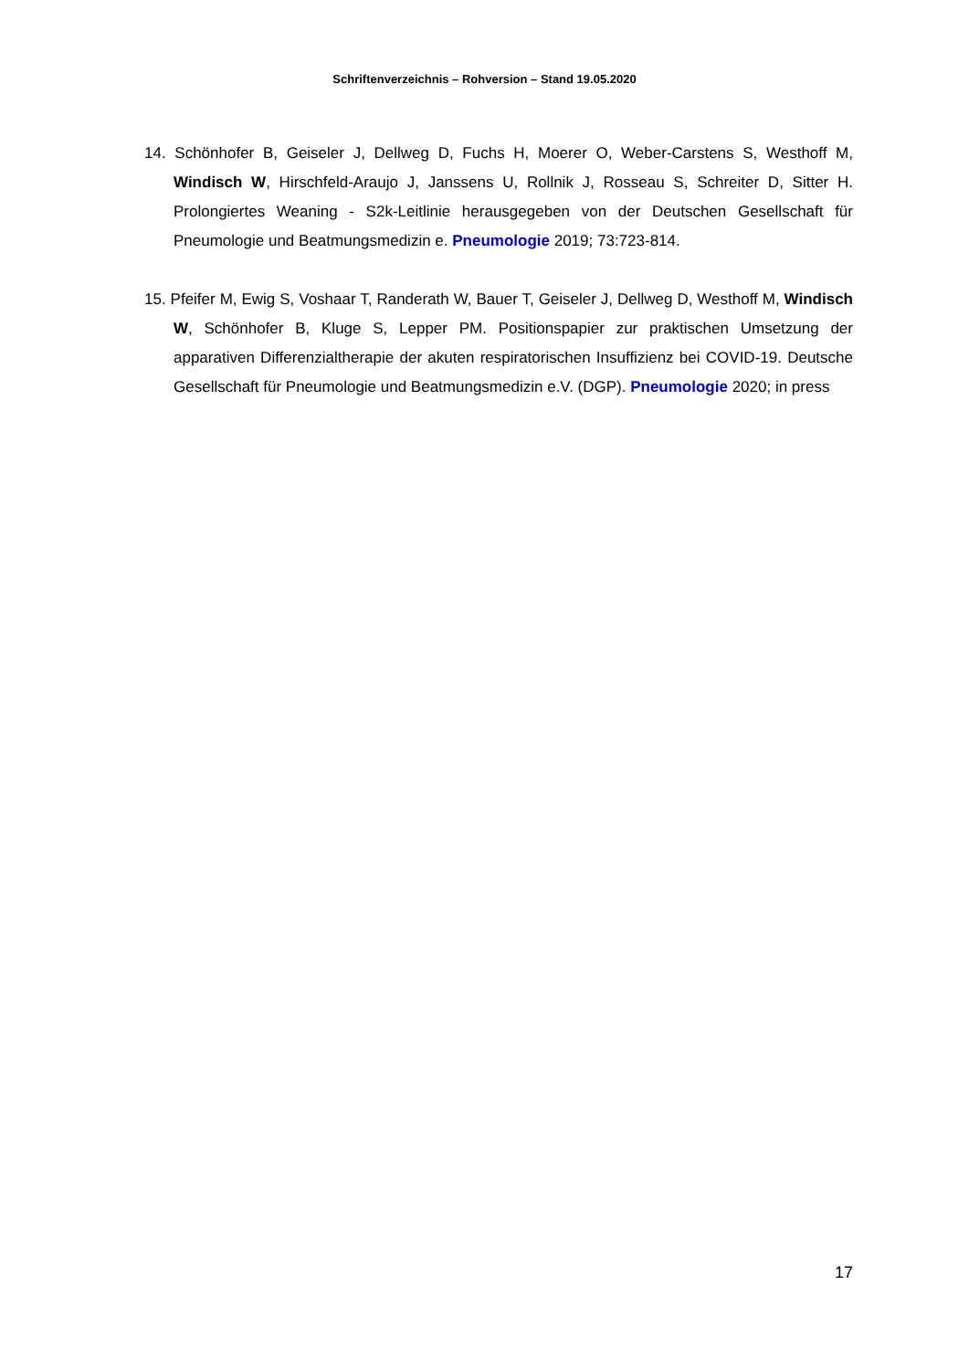Schriftenverzeichnis – Rohversion – Stand 19.05.2020
14. Schönhofer B, Geiseler J, Dellweg D, Fuchs H, Moerer O, Weber-Carstens S, Westhoff M, Windisch W, Hirschfeld-Araujo J, Janssens U, Rollnik J, Rosseau S, Schreiter D, Sitter H. Prolongiertes Weaning - S2k-Leitlinie herausgegeben von der Deutschen Gesellschaft für Pneumologie und Beatmungsmedizin e. Pneumologie 2019; 73:723-814.
15. Pfeifer M, Ewig S, Voshaar T, Randerath W, Bauer T, Geiseler J, Dellweg D, Westhoff M, Windisch W, Schönhofer B, Kluge S, Lepper PM. Positionspapier zur praktischen Umsetzung der apparativen Differenzialtherapie der akuten respiratorischen Insuffizienz bei COVID-19. Deutsche Gesellschaft für Pneumologie und Beatmungsmedizin e.V. (DGP). Pneumologie 2020; in press
17